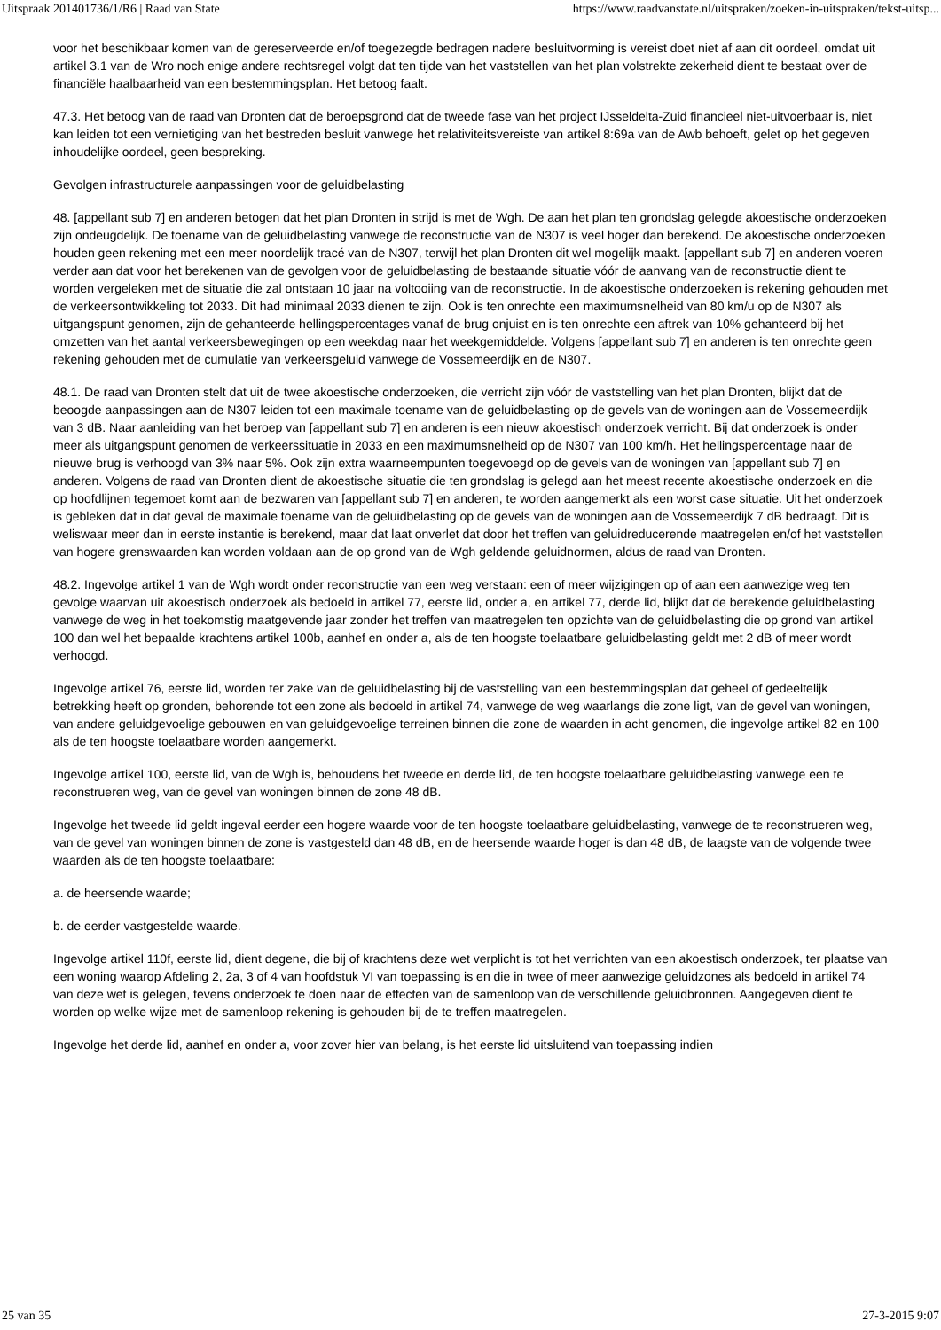Uitspraak 201401736/1/R6 | Raad van State https://www.raadvanstate.nl/uitspraken/zoeken-in-uitspraken/tekst-uitsp...
voor het beschikbaar komen van de gereserveerde en/of toegezegde bedragen nadere besluitvorming is vereist doet niet af aan dit oordeel, omdat uit artikel 3.1 van de Wro noch enige andere rechtsregel volgt dat ten tijde van het vaststellen van het plan volstrekte zekerheid dient te bestaat over de financiële haalbaarheid van een bestemmingsplan. Het betoog faalt.
47.3. Het betoog van de raad van Dronten dat de beroepsgrond dat de tweede fase van het project IJsseldelta-Zuid financieel niet-uitvoerbaar is, niet kan leiden tot een vernietiging van het bestreden besluit vanwege het relativiteitsvereiste van artikel 8:69a van de Awb behoeft, gelet op het gegeven inhoudelijke oordeel, geen bespreking.
Gevolgen infrastructurele aanpassingen voor de geluidbelasting
48. [appellant sub 7] en anderen betogen dat het plan Dronten in strijd is met de Wgh. De aan het plan ten grondslag gelegde akoestische onderzoeken zijn ondeugdelijk. De toename van de geluidbelasting vanwege de reconstructie van de N307 is veel hoger dan berekend. De akoestische onderzoeken houden geen rekening met een meer noordelijk tracé van de N307, terwijl het plan Dronten dit wel mogelijk maakt. [appellant sub 7] en anderen voeren verder aan dat voor het berekenen van de gevolgen voor de geluidbelasting de bestaande situatie vóór de aanvang van de reconstructie dient te worden vergeleken met de situatie die zal ontstaan 10 jaar na voltooiing van de reconstructie. In de akoestische onderzoeken is rekening gehouden met de verkeersontwikkeling tot 2033. Dit had minimaal 2033 dienen te zijn. Ook is ten onrechte een maximumsnelheid van 80 km/u op de N307 als uitgangspunt genomen, zijn de gehanteerde hellingspercentages vanaf de brug onjuist en is ten onrechte een aftrek van 10% gehanteerd bij het omzetten van het aantal verkeersbewegingen op een weekdag naar het weekgemiddelde. Volgens [appellant sub 7] en anderen is ten onrechte geen rekening gehouden met de cumulatie van verkeersgeluid vanwege de Vossemeerdijk en de N307.
48.1. De raad van Dronten stelt dat uit de twee akoestische onderzoeken, die verricht zijn vóór de vaststelling van het plan Dronten, blijkt dat de beoogde aanpassingen aan de N307 leiden tot een maximale toename van de geluidbelasting op de gevels van de woningen aan de Vossemeerdijk van 3 dB. Naar aanleiding van het beroep van [appellant sub 7] en anderen is een nieuw akoestisch onderzoek verricht. Bij dat onderzoek is onder meer als uitgangspunt genomen de verkeerssituatie in 2033 en een maximumsnelheid op de N307 van 100 km/h. Het hellingspercentage naar de nieuwe brug is verhoogd van 3% naar 5%. Ook zijn extra waarneempunten toegevoegd op de gevels van de woningen van [appellant sub 7] en anderen. Volgens de raad van Dronten dient de akoestische situatie die ten grondslag is gelegd aan het meest recente akoestische onderzoek en die op hoofdlijnen tegemoet komt aan de bezwaren van [appellant sub 7] en anderen, te worden aangemerkt als een worst case situatie. Uit het onderzoek is gebleken dat in dat geval de maximale toename van de geluidbelasting op de gevels van de woningen aan de Vossemeerdijk 7 dB bedraagt. Dit is weliswaar meer dan in eerste instantie is berekend, maar dat laat onverlet dat door het treffen van geluidreducerende maatregelen en/of het vaststellen van hogere grenswaarden kan worden voldaan aan de op grond van de Wgh geldende geluidnormen, aldus de raad van Dronten.
48.2. Ingevolge artikel 1 van de Wgh wordt onder reconstructie van een weg verstaan: een of meer wijzigingen op of aan een aanwezige weg ten gevolge waarvan uit akoestisch onderzoek als bedoeld in artikel 77, eerste lid, onder a, en artikel 77, derde lid, blijkt dat de berekende geluidbelasting vanwege de weg in het toekomstig maatgevende jaar zonder het treffen van maatregelen ten opzichte van de geluidbelasting die op grond van artikel 100 dan wel het bepaalde krachtens artikel 100b, aanhef en onder a, als de ten hoogste toelaatbare geluidbelasting geldt met 2 dB of meer wordt verhoogd.
Ingevolge artikel 76, eerste lid, worden ter zake van de geluidbelasting bij de vaststelling van een bestemmingsplan dat geheel of gedeeltelijk betrekking heeft op gronden, behorende tot een zone als bedoeld in artikel 74, vanwege de weg waarlangs die zone ligt, van de gevel van woningen, van andere geluidgevoelige gebouwen en van geluidgevoelige terreinen binnen die zone de waarden in acht genomen, die ingevolge artikel 82 en 100 als de ten hoogste toelaatbare worden aangemerkt.
Ingevolge artikel 100, eerste lid, van de Wgh is, behoudens het tweede en derde lid, de ten hoogste toelaatbare geluidbelasting vanwege een te reconstrueren weg, van de gevel van woningen binnen de zone 48 dB.
Ingevolge het tweede lid geldt ingeval eerder een hogere waarde voor de ten hoogste toelaatbare geluidbelasting, vanwege de te reconstrueren weg, van de gevel van woningen binnen de zone is vastgesteld dan 48 dB, en de heersende waarde hoger is dan 48 dB, de laagste van de volgende twee waarden als de ten hoogste toelaatbare:
a. de heersende waarde;
b. de eerder vastgestelde waarde.
Ingevolge artikel 110f, eerste lid, dient degene, die bij of krachtens deze wet verplicht is tot het verrichten van een akoestisch onderzoek, ter plaatse van een woning waarop Afdeling 2, 2a, 3 of 4 van hoofdstuk VI van toepassing is en die in twee of meer aanwezige geluidzones als bedoeld in artikel 74 van deze wet is gelegen, tevens onderzoek te doen naar de effecten van de samenloop van de verschillende geluidbronnen. Aangegeven dient te worden op welke wijze met de samenloop rekening is gehouden bij de te treffen maatregelen.
Ingevolge het derde lid, aanhef en onder a, voor zover hier van belang, is het eerste lid uitsluitend van toepassing indien
25 van 35 27-3-2015 9:07